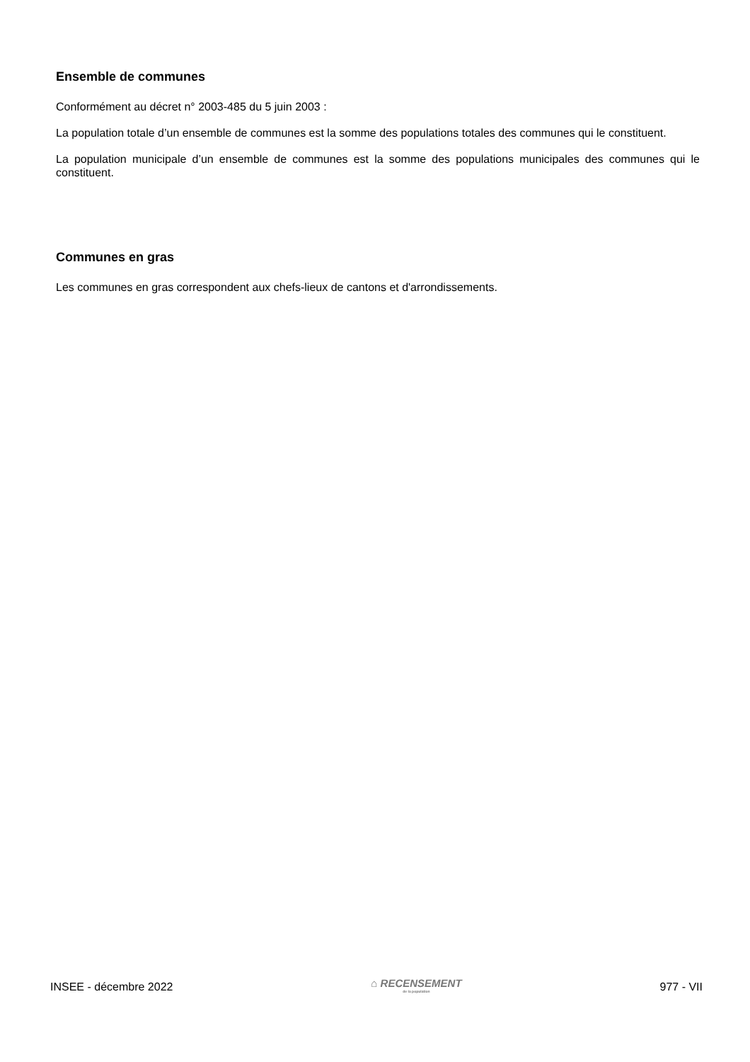Ensemble de communes
Conformément au décret n° 2003-485 du 5 juin 2003 :
La population totale d’un ensemble de communes est la somme des populations totales des communes qui le constituent.
La population municipale d’un ensemble de communes est la somme des populations municipales des communes qui le constituent.
Communes en gras
Les communes en gras correspondent aux chefs-lieux de cantons et d'arrondissements.
INSEE - décembre 2022 ⌂ RECENSEMENT
de la population 977 - VII